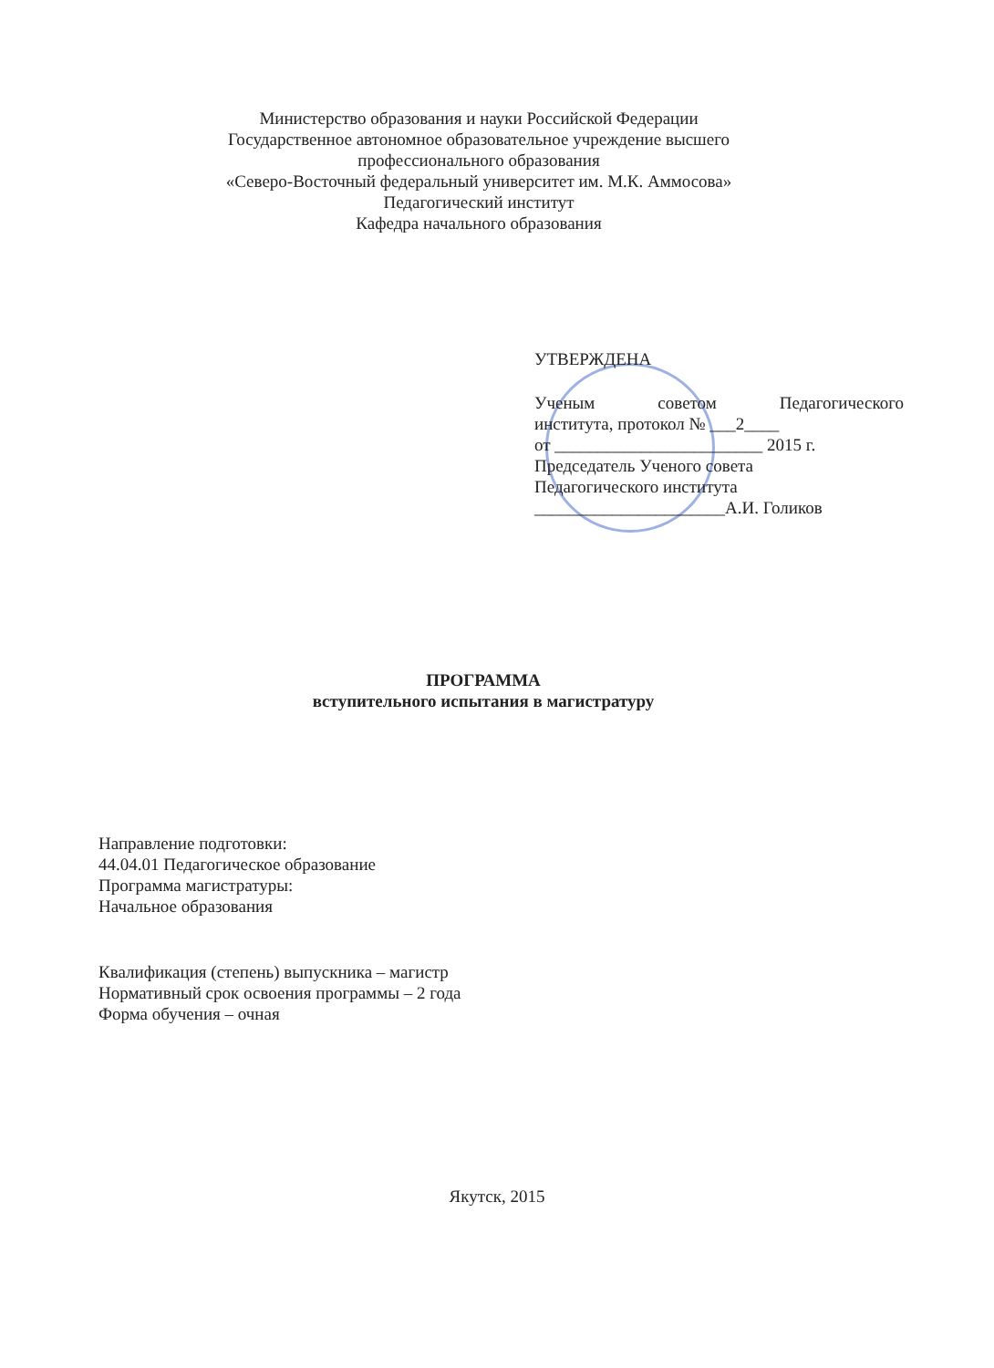Министерство образования и науки Российской Федерации
Государственное автономное образовательное учреждение высшего профессионального образования
«Северо-Восточный федеральный университет им. М.К. Аммосова»
Педагогический институт
Кафедра начального образования
УТВЕРЖДЕНА
Ученым советом Педагогического
института, протокол № ___2____
от ________________________ 2015 г.
Председатель Ученого совета
Педагогического института
______________________А.И. Голиков
ПРОГРАММА
вступительного испытания в магистратуру
Направление подготовки:
44.04.01 Педагогическое образование
Программа магистратуры:
Начальное образования
Квалификация (степень) выпускника – магистр
Нормативный срок освоения программы – 2 года
Форма обучения – очная
Якутск, 2015